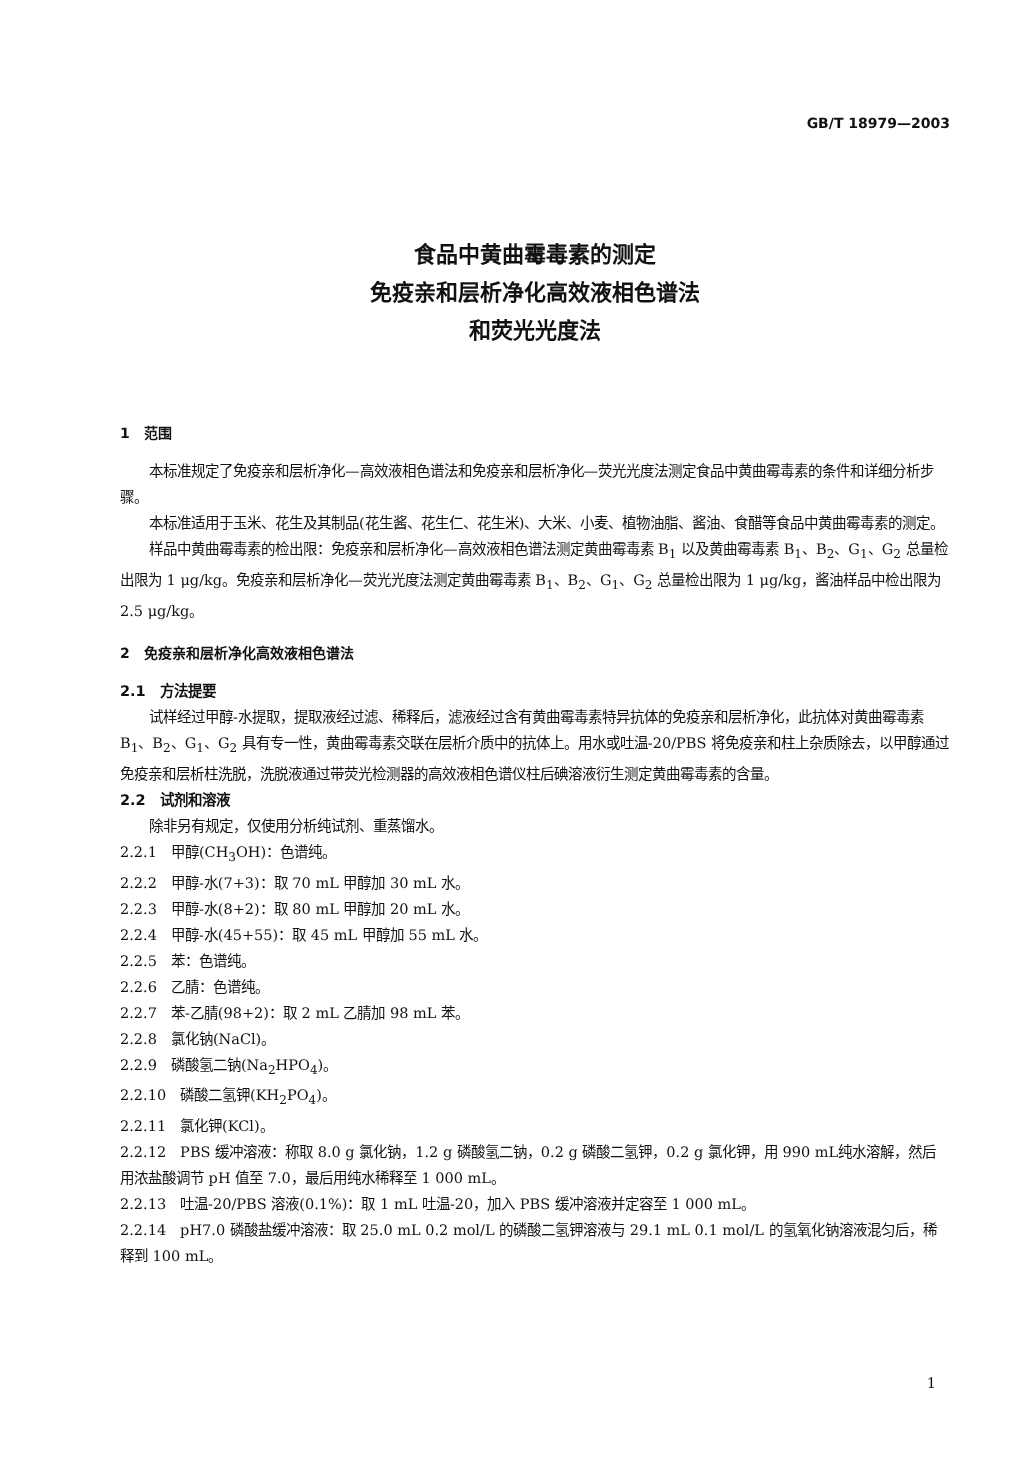GB/T 18979—2003
食品中黄曲霉毒素的测定
免疫亲和层析净化高效液相色谱法
和荧光光度法
1　范围
本标准规定了免疫亲和层析净化—高效液相色谱法和免疫亲和层析净化—荧光光度法测定食品中黄曲霉毒素的条件和详细分析步骤。
本标准适用于玉米、花生及其制品(花生酱、花生仁、花生米)、大米、小麦、植物油脂、酱油、食醋等食品中黄曲霉毒素的测定。
样品中黄曲霉毒素的检出限：免疫亲和层析净化—高效液相色谱法测定黄曲霉毒素 B<sub>1</sub> 以及黄曲霉毒素 B<sub>1</sub>、B<sub>2</sub>、G<sub>1</sub>、G<sub>2</sub> 总量检出限为 1 μg/kg。免疫亲和层析净化—荧光光度法测定黄曲霉毒素 B<sub>1</sub>、B<sub>2</sub>、G<sub>1</sub>、G<sub>2</sub> 总量检出限为 1 μg/kg，酱油样品中检出限为 2.5 μg/kg。
2　免疫亲和层析净化高效液相色谱法
2.1　方法提要
试样经过甲醇-水提取，提取液经过滤、稀释后，滤液经过含有黄曲霉毒素特异抗体的免疫亲和层析净化，此抗体对黄曲霉毒素 B<sub>1</sub>、B<sub>2</sub>、G<sub>1</sub>、G<sub>2</sub> 具有专一性，黄曲霉毒素交联在层析介质中的抗体上。用水或吐温-20/PBS 将免疫亲和柱上杂质除去，以甲醇通过免疫亲和层析柱洗脱，洗脱液通过带荧光检测器的高效液相色谱仪柱后碘溶液衍生测定黄曲霉毒素的含量。
2.2　试剂和溶液
除非另有规定，仅使用分析纯试剂、重蒸馏水。
2.2.1　甲醇(CH<sub>3</sub>OH)：色谱纯。
2.2.2　甲醇-水(7+3)：取 70 mL 甲醇加 30 mL 水。
2.2.3　甲醇-水(8+2)：取 80 mL 甲醇加 20 mL 水。
2.2.4　甲醇-水(45+55)：取 45 mL 甲醇加 55 mL 水。
2.2.5　苯：色谱纯。
2.2.6　乙腈：色谱纯。
2.2.7　苯-乙腈(98+2)：取 2 mL 乙腈加 98 mL 苯。
2.2.8　氯化钠(NaCl)。
2.2.9　磷酸氢二钠(Na<sub>2</sub>HPO<sub>4</sub>)。
2.2.10　磷酸二氢钾(KH<sub>2</sub>PO<sub>4</sub>)。
2.2.11　氯化钾(KCl)。
2.2.12　PBS 缓冲溶液：称取 8.0 g 氯化钠，1.2 g 磷酸氢二钠，0.2 g 磷酸二氢钾，0.2 g 氯化钾，用 990 mL纯水溶解，然后用浓盐酸调节 pH 值至 7.0，最后用纯水稀释至 1 000 mL。
2.2.13　吐温-20/PBS 溶液(0.1%)：取 1 mL 吐温-20，加入 PBS 缓冲溶液并定容至 1 000 mL。
2.2.14　pH7.0 磷酸盐缓冲溶液：取 25.0 mL 0.2 mol/L 的磷酸二氢钾溶液与 29.1 mL 0.1 mol/L 的氢氧化钠溶液混匀后，稀释到 100 mL。
1